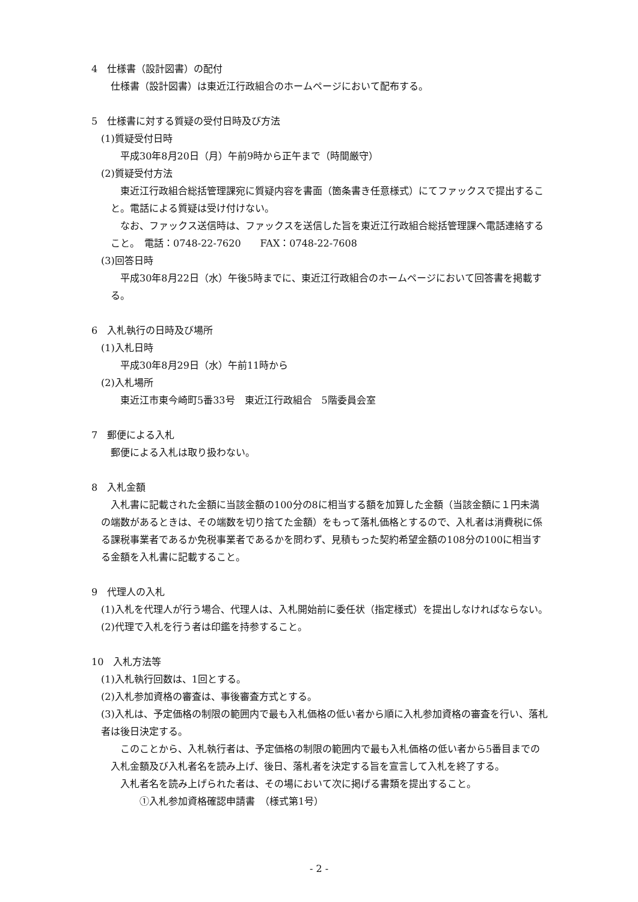4　仕様書（設計図書）の配付
仕様書（設計図書）は東近江行政組合のホームページにおいて配布する。
5　仕様書に対する質疑の受付日時及び方法
(1)質疑受付日時
　平成30年8月20日（月）午前9時から正午まで（時間厳守）
(2)質疑受付方法
東近江行政組合総括管理課宛に質疑内容を書面（箇条書き任意様式）にてファックスで提出すること。電話による質疑は受け付けない。
なお、ファックス送信時は、ファックスを送信した旨を東近江行政組合総括管理課へ電話連絡すること。　電話：0748-22-7620　　FAX：0748-22-7608
(3)回答日時
平成30年8月22日（水）午後5時までに、東近江行政組合のホームページにおいて回答書を掲載する。
6　入札執行の日時及び場所
(1)入札日時
　平成30年8月29日（水）午前11時から
(2)入札場所
　東近江市東今崎町5番33号　東近江行政組合　5階委員会室
7　郵便による入札
郵便による入札は取り扱わない。
8　入札金額
入札書に記載された金額に当該金額の100分の8に相当する額を加算した金額（当該金額に１円未満の端数があるときは、その端数を切り捨てた金額）をもって落札価格とするので、入札者は消費税に係る課税事業者であるか免税事業者であるかを問わず、見積もった契約希望金額の108分の100に相当する金額を入札書に記載すること。
9　代理人の入札
(1)入札を代理人が行う場合、代理人は、入札開始前に委任状（指定様式）を提出しなければならない。
(2)代理で入札を行う者は印鑑を持参すること。
10　入札方法等
(1)入札執行回数は、1回とする。
(2)入札参加資格の審査は、事後審査方式とする。
(3)入札は、予定価格の制限の範囲内で最も入札価格の低い者から順に入札参加資格の審査を行い、落札者は後日決定する。
このことから、入札執行者は、予定価格の制限の範囲内で最も入札価格の低い者から5番目までの入札金額及び入札者名を読み上げ、後日、落札者を決定する旨を宣言して入札を終了する。
入札者名を読み上げられた者は、その場において次に掲げる書類を提出すること。
①入札参加資格確認申請書　（様式第1号）
- 2 -